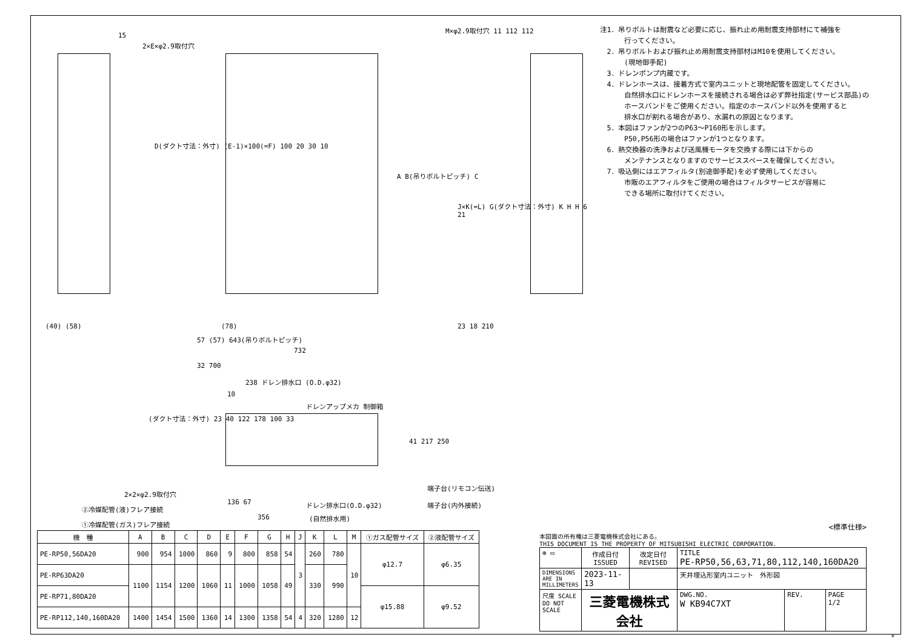15
2×E×φ2.9取付穴
M×φ2.9取付穴 11 112 112
D(ダクト寸法：外寸) (E-1)×100(=F) 100 20 30 10
A B(吊りボルトピッチ) C
J×K(=L) G(ダクト寸法：外寸) K H H 6 21
(40) (58) (78) 23 18 210
57 (57) 643(吊りボルトピッチ)
732
32 700
238 ドレン排水口 (O.D.φ32)
10
ドレンアップメカ 制御箱
(ダクト寸法：外寸) 23 40 122 178 100 33
41 217 250
端子台(リモコン伝送)
2×2×φ2.9取付穴
136 67 ドレン排水口(O.D.φ32) 端子台(内外接続)
②冷媒配管(液)フレア接続
356 (自然排水用)
①冷媒配管(ガス)フレア接続
| 機 種 | A | B | C | D | E | F | G | H | J | K | L | M | ①ガス配管サイズ | ②液配管サイズ |
| --- | --- | --- | --- | --- | --- | --- | --- | --- | --- | --- | --- | --- | --- | --- |
| PE-RP50,56DA20 | 900 | 954 | 1000 | 860 | 9 | 800 | 858 | 54 | 3 | 260 | 780 | 10 | φ12.7 | φ6.35 |
| PE-RP63DA20 | 1100 | 1154 | 1200 | 1060 | 11 | 1000 | 1058 | 49 | | 330 | 990 | | | |
| PE-RP71,80DA20 | | | | | | | | | | | | | φ15.88 | φ9.52 |
| PE-RP112,140,160DA20 | 1400 | 1454 | 1500 | 1360 | 14 | 1300 | 1358 | 54 | 4 | 320 | 1280 | 12 | | |
注1．吊りボルトは耐震など必要に応じ、振れ止め用耐震支持部材にて補強を
行ってください。
　2．吊りボルトおよび振れ止め用耐震支持部材はM10を使用してください。
(現地御手配)
　3．ドレンポンプ内蔵です。
　4．ドレンホースは、接着方式で室内ユニットと現地配管を固定してください。
自然排水口にドレンホースを接続される場合は必ず弊社指定(サービス部品)の
ホースバンドをご使用ください。指定のホースバンド以外を使用すると
排水口が割れる場合があり、水漏れの原因となります。
　5．本図はファンが2つのP63～P160形を示します。
P50,P56形の場合はファンが1つとなります。
　6．熱交換器の洗浄および送風機モータを交換する際には下からの
メンテナンスとなりますのでサービススペースを確保してください。
　7．吸込側にはエアフィルタ(別途御手配)を必ず使用してください。
市販のエアフィルタをご使用の場合はフィルタサービスが容易に
できる場所に取付けてください。
<標準仕様>
本図面の所有権は三菱電機株式会社にある。
THIS DOCUMENT IS THE PROPERTY OF MITSUBISHI ELECTRIC CORPORATION.
| ⊕ ▭ | 作成日付 ISSUED | 改定日付 REVISED | TITLE PE-RP50,56,63,71,80,112,140,160DA20 | | |
| DIMENSIONS ARE IN MILLIMETERS | 2023-11-13 | | 天井埋込形室内ユニット 外形図 | | |
| 尺度 SCALE DO NOT SCALE | 三菱電機株式会社 | | DWG.NO. W KB94C7XT | REV. | PAGE 1/2 |
*